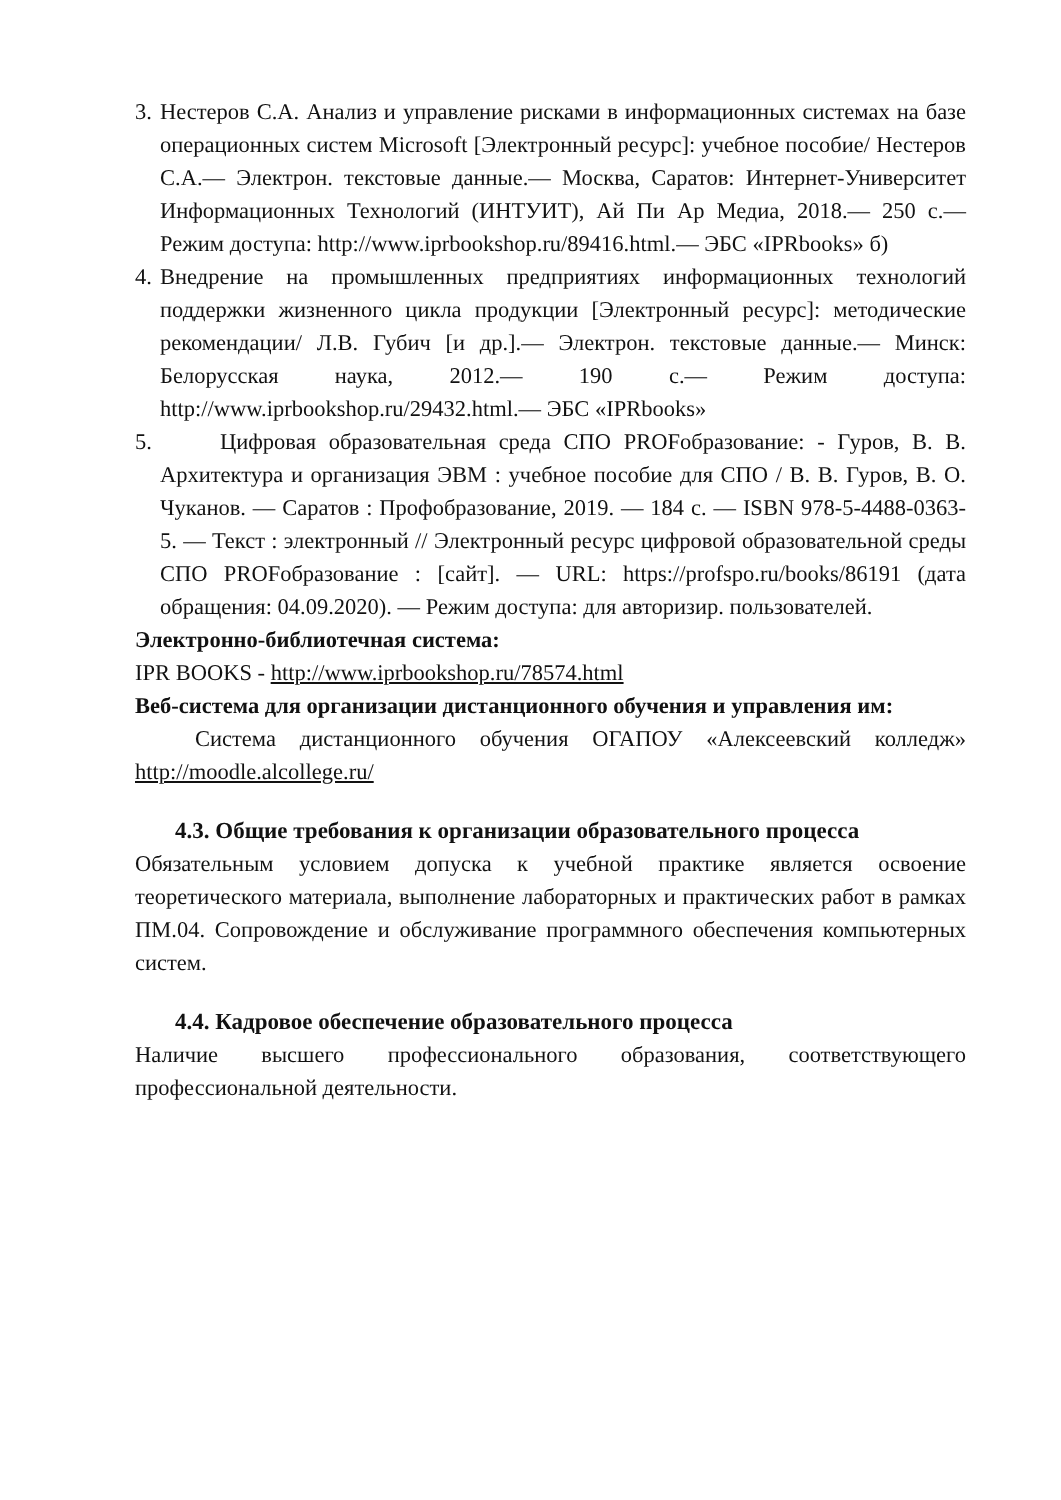3.
Нестеров С.А. Анализ и управление рисками в информационных системах на базе операционных систем Microsoft [Электронный ресурс]: учебное пособие/ Нестеров С.А.— Электрон. текстовые данные.— Москва, Саратов: Интернет-Университет Информационных Технологий (ИНТУИТ), Ай Пи Ар Медиа, 2018.— 250 с.— Режим доступа: http://www.iprbookshop.ru/89416.html.— ЭБС «IPRbooks» б)
4.
Внедрение на промышленных предприятиях информационных технологий поддержки жизненного цикла продукции [Электронный ресурс]: методические рекомендации/ Л.В. Губич [и др.].— Электрон. текстовые данные.— Минск: Белорусская наука, 2012.— 190 с.— Режим доступа: http://www.iprbookshop.ru/29432.html.— ЭБС «IPRbooks»
5.
Цифровая образовательная среда СПО PROFобразование: - Гуров, В. В. Архитектура и организация ЭВМ : учебное пособие для СПО / В. В. Гуров, В. О. Чуканов. — Саратов : Профобразование, 2019. — 184 с. — ISBN 978-5-4488-0363-5. — Текст : электронный // Электронный ресурс цифровой образовательной среды СПО PROFобразование : [сайт]. — URL: https://profspo.ru/books/86191 (дата обращения: 04.09.2020). — Режим доступа: для авторизир. пользователей.
Электронно-библиотечная система:
IPR BOOKS - http://www.iprbookshop.ru/78574.html
Веб-система для организации дистанционного обучения и управления им:
Система дистанционного обучения ОГАПОУ «Алексеевский колледж» http://moodle.alcollege.ru/
4.3. Общие требования к организации образовательного процесса
Обязательным условием допуска к учебной практике является освоение теоретического материала, выполнение лабораторных и практических работ в рамках ПМ.04. Сопровождение и обслуживание программного обеспечения компьютерных систем.
4.4. Кадровое обеспечение образовательного процесса
Наличие высшего профессионального образования, соответствующего профессиональной деятельности.